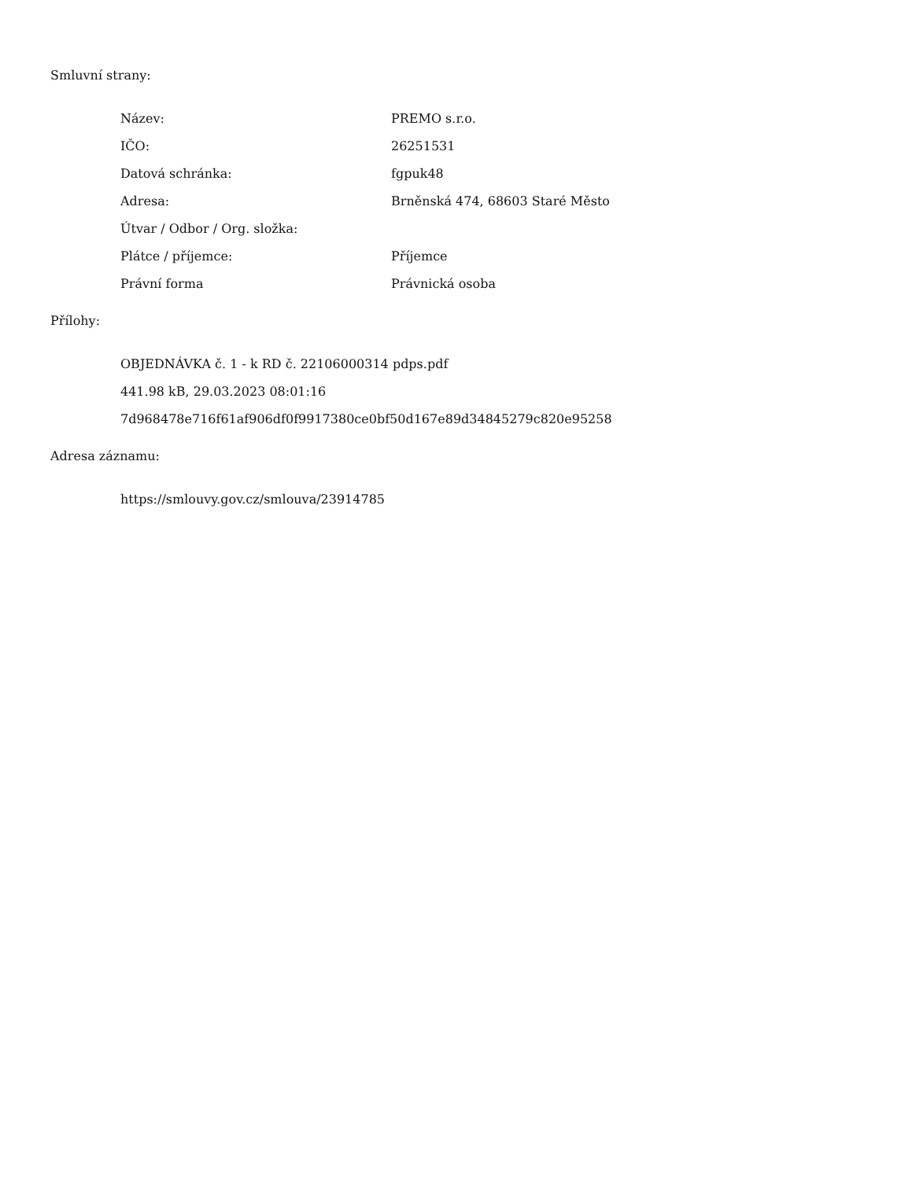Smluvní strany:
| Název: | PREMO s.r.o. |
| IČO: | 26251531 |
| Datová schránka: | fgpuk48 |
| Adresa: | Brněnská 474, 68603 Staré Město |
| Útvar / Odbor / Org. složka: | |
| Plátce / příjemce: | Příjemce |
| Právní forma | Právnická osoba |
Přílohy:
OBJEDNÁVKA č. 1 - k RD č. 22106000314 pdps.pdf
441.98 kB, 29.03.2023 08:01:16
7d968478e716f61af906df0f9917380ce0bf50d167e89d34845279c820e95258
Adresa záznamu:
https://smlouvy.gov.cz/smlouva/23914785